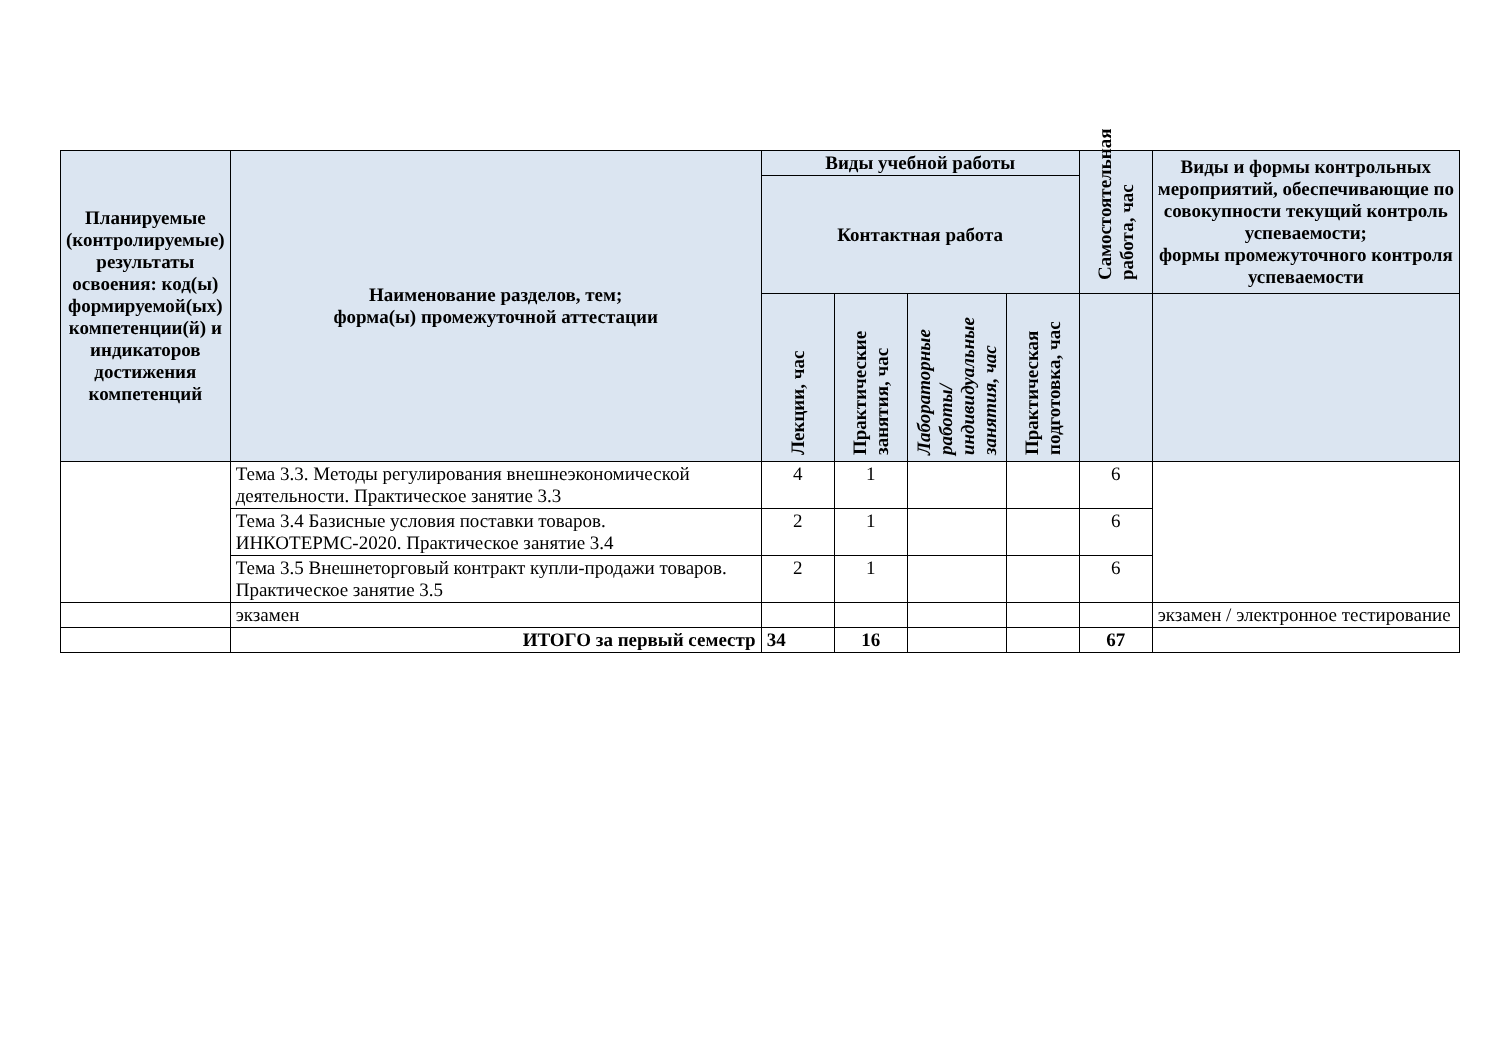| Планируемые (контролируемые) результаты освоения: код(ы) формируемой(ых) компетенции(й) и индикаторов достижения компетенций | Наименование разделов, тем; форма(ы) промежуточной аттестации | Виды учебной работы | | | | Самостоятельная работа, час | Виды и формы контрольных мероприятий, обеспечивающие по совокупности текущий контроль успеваемости; формы промежуточного контроля успеваемости |
| --- | --- | --- | --- | --- | --- | --- | --- |
| | | Контактная работа | | | | | |
| | | Лекции, час | Практические занятия, час | Лабораторные работы/ индивидуальные занятия, час | Практическая подготовка, час | | |
| | Тема 3.3. Методы регулирования внешнеэкономической деятельности. Практическое занятие 3.3 | 4 | 1 | | | 6 | |
| | Тема 3.4 Базисные условия поставки товаров. ИНКОТЕРМС-2020. Практическое занятие 3.4 | 2 | 1 | | | 6 | |
| | Тема 3.5 Внешнеторговый контракт купли-продажи товаров. Практическое занятие 3.5 | 2 | 1 | | | 6 | |
| | экзамен | | | | | | экзамен / электронное тестирование |
| | ИТОГО за первый семестр | 34 | 16 | | | 67 | |